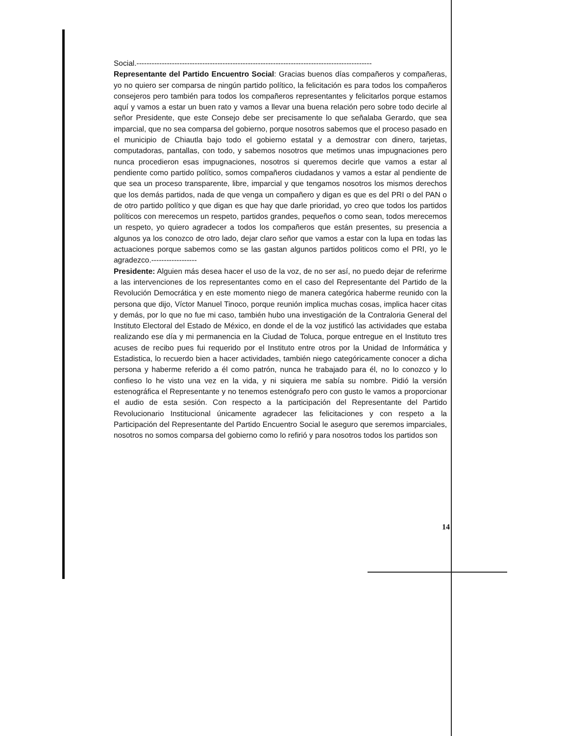Social.---------------------------------------------------------------------------------------------
Representante del Partido Encuentro Social: Gracias buenos días compañeros y compañeras, yo no quiero ser comparsa de ningún partido político, la felicitación es para todos los compañeros consejeros pero también para todos los compañeros representantes y felicitarlos porque estamos aquí y vamos a estar un buen rato y vamos a llevar una buena relación pero sobre todo decirle al señor Presidente, que este Consejo debe ser precisamente lo que señalaba Gerardo, que sea imparcial, que no sea comparsa del gobierno, porque nosotros sabemos que el proceso pasado en el municipio de Chiautla bajo todo el gobierno estatal y a demostrar con dinero, tarjetas, computadoras, pantallas, con todo, y sabemos nosotros que metimos unas impugnaciones pero nunca procedieron esas impugnaciones, nosotros si queremos decirle que vamos a estar al pendiente como partido político, somos compañeros ciudadanos y vamos a estar al pendiente de que sea un proceso transparente, libre, imparcial y que tengamos nosotros los mismos derechos que los demás partidos, nada de que venga un compañero y digan es que es del PRI o del PAN o de otro partido político y que digan es que hay que darle prioridad, yo creo que todos los partidos políticos con merecemos un respeto, partidos grandes, pequeños o como sean, todos merecemos un respeto, yo quiero agradecer a todos los compañeros que están presentes, su presencia a algunos ya los conozco de otro lado, dejar claro señor que vamos a estar con la lupa en todas las actuaciones porque sabemos como se las gastan algunos partidos politicos como el PRI, yo le agradezco.------------------
Presidente: Alguien más desea hacer el uso de la voz, de no ser así, no puedo dejar de referirme a las intervenciones de los representantes como en el caso del Representante del Partido de la Revolución Democrática y en este momento niego de manera categórica haberme reunido con la persona que dijo, Víctor Manuel Tinoco, porque reunión implica muchas cosas, implica hacer citas y demás, por lo que no fue mi caso, también hubo una investigación de la Contraloria General del Instituto Electoral del Estado de México, en donde el de la voz justificó las actividades que estaba realizando ese día y mi permanencia en la Ciudad de Toluca, porque entregue en el Instituto tres acuses de recibo pues fui requerido por el Instituto entre otros por la Unidad de Informática y Estadistica, lo recuerdo bien a hacer actividades, también niego categóricamente conocer a dicha persona y haberme referido a él como patrón, nunca he trabajado para él, no lo conozco y lo confieso lo he visto una vez en la vida, y ni siquiera me sabía su nombre. Pidió la versión estenográfica el Representante y no tenemos estenógrafo pero con gusto le vamos a proporcionar el audio de esta sesión. Con respecto a la participación del Representante del Partido Revolucionario Institucional únicamente agradecer las felicitaciones y con respeto a la Participación del Representante del Partido Encuentro Social le aseguro que seremos imparciales, nosotros no somos comparsa del gobierno como lo refirió y para nosotros todos los partidos son
14